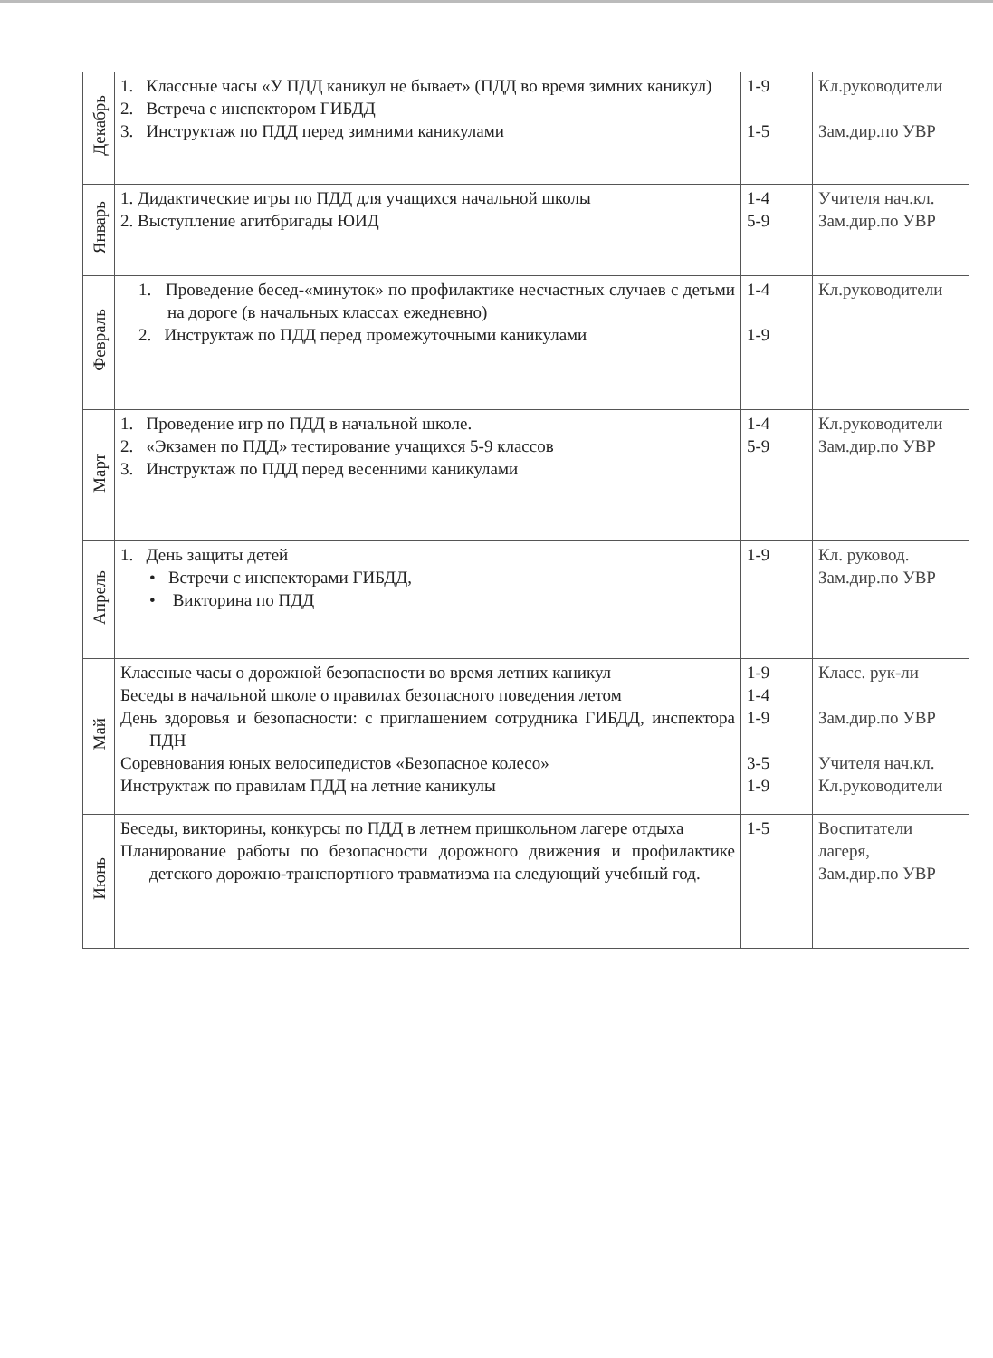| Декабрь | 1. Классные часы «У ПДД каникул не бывает» (ПДД во время зимних каникул) 2. Встреча с инспектором ГИБДД 3. Инструктаж по ПДД перед зимними каникулами | 1-9 1-5 | Кл.руководители Зам.дир.по УВР |
| Январь | 1. Дидактические игры по ПДД для учащихся начальной школы 2. Выступление агитбригады ЮИД | 1-4 5-9 | Учителя нач.кл. Зам.дир.по УВР |
| Февраль | 1. Проведение бесед-«минуток» по профилактике несчастных случаев с детьми на дороге (в начальных классах ежедневно) 2. Инструктаж по ПДД перед промежуточными каникулами | 1-4 1-9 | Кл.руководители |
| Март | 1. Проведение игр по ПДД в начальной школе. 2. «Экзамен по ПДД» тестирование учащихся 5-9 классов 3. Инструктаж по ПДД перед весенними каникулами | 1-4 5-9 | Кл.руководители Зам.дир.по УВР |
| Апрель | 1. День защиты детей • Встречи с инспекторами ГИБДД, • Викторина по ПДД | 1-9 | Кл. руковод. Зам.дир.по УВР |
| Май | Классные часы о дорожной безопасности во время летних каникул Беседы в начальной школе о правилах безопасного поведения летом День здоровья и безопасности: с приглашением сотрудника ГИБДД, инспектора ПДН Соревнования юных велосипедистов «Безопасное колесо» Инструктаж по правилам ПДД на летние каникулы | 1-9 1-4 1-9 3-5 1-9 | Класс. рук-ли Зам.дир.по УВР Учителя нач.кл. Кл.руководители |
| Июнь | Беседы, викторины, конкурсы по ПДД в летнем пришкольном лагере отдыха Планирование работы по безопасности дорожного движения и профилактике детского дорожно-транспортного травматизма на следующий учебный год. | 1-5 | Воспитатели лагеря, Зам.дир.по УВР |